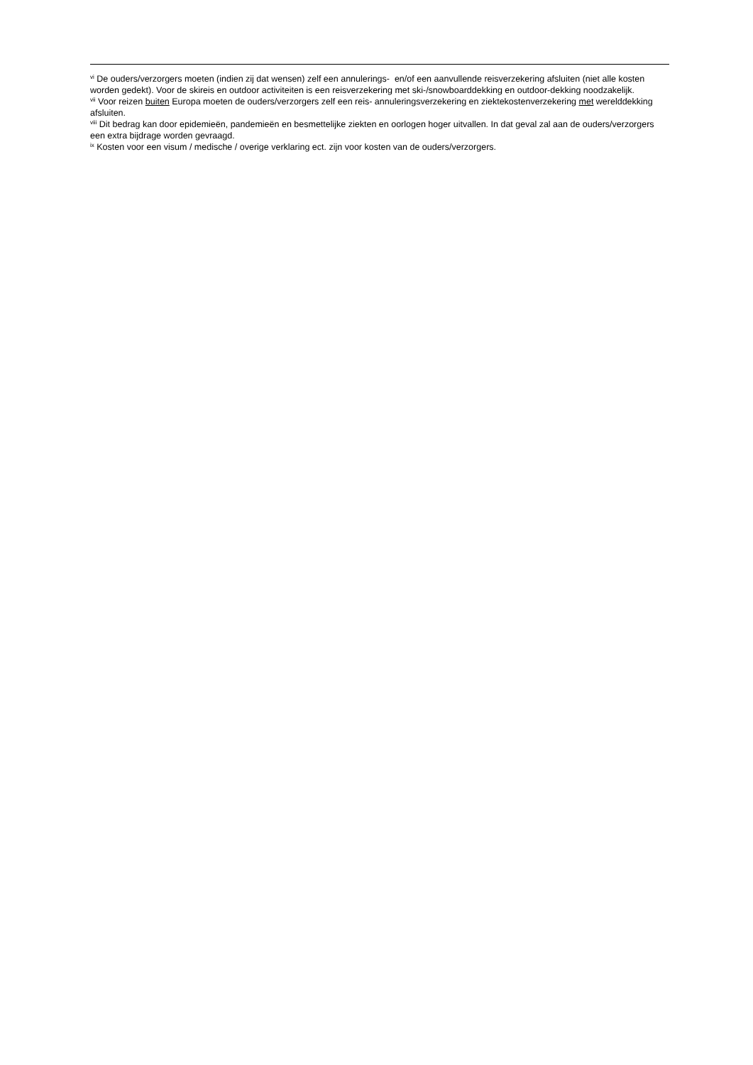<sup>vi</sup> De ouders/verzorgers moeten (indien zij dat wensen) zelf een annulerings- en/of een aanvullende reisverzekering afsluiten (niet alle kosten worden gedekt). Voor de skireis en outdoor activiteiten is een reisverzekering met ski-/snowboarddekking en outdoor-dekking noodzakelijk.
<sup>vii</sup> Voor reizen buiten Europa moeten de ouders/verzorgers zelf een reis- annuleringsverzekering en ziektekostenverzekering met werelddekking afsluiten.
<sup>viii</sup> Dit bedrag kan door epidemieën, pandemieën en besmettelijke ziekten en oorlogen hoger uitvallen. In dat geval zal aan de ouders/verzorgers een extra bijdrage worden gevraagd.
<sup>ix</sup> Kosten voor een visum / medische / overige verklaring ect. zijn voor kosten van de ouders/verzorgers.